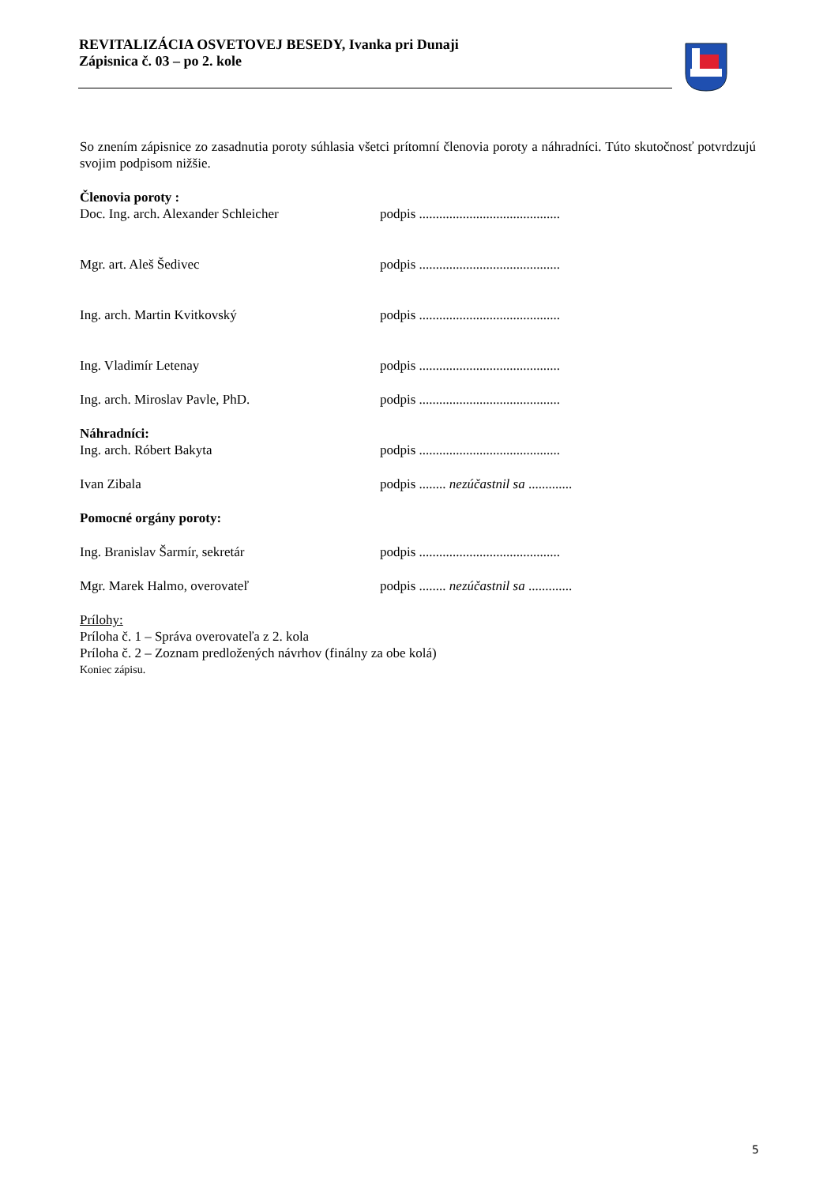REVITALIZÁCIA OSVETOVEJ BESEDY, Ivanka pri Dunaji
Zápisnica č. 03 – po 2. kole
So znením zápisnice zo zasadnutia poroty súhlasia všetci prítomní členovia poroty a náhradníci. Túto skutočnosť potvrdzujú svojim podpisom nižšie.
Členovia poroty :
Doc. Ing. arch. Alexander Schleicher podpis ..........................................
Mgr. art. Aleš Šedivec podpis ..........................................
Ing. arch. Martin Kvitkovský podpis ..........................................
Ing. Vladimír Letenay podpis ..........................................
Ing. arch. Miroslav Pavle, PhD. podpis ..........................................
Náhradníci:
Ing. arch. Róbert Bakyta podpis ..........................................
Ivan Zibala podpis ........ nezúčastnil sa .............
Pomocné orgány poroty:
Ing. Branislav Šarmír, sekretár podpis ..........................................
Mgr. Marek Halmo, overovateľ podpis ........ nezúčastnil sa .............
Prílohy:
Príloha č. 1 – Správa overovateľa z 2. kola
Príloha č. 2 – Zoznam predložených návrhov (finálny za obe kolá)
Koniec zápisu.
5